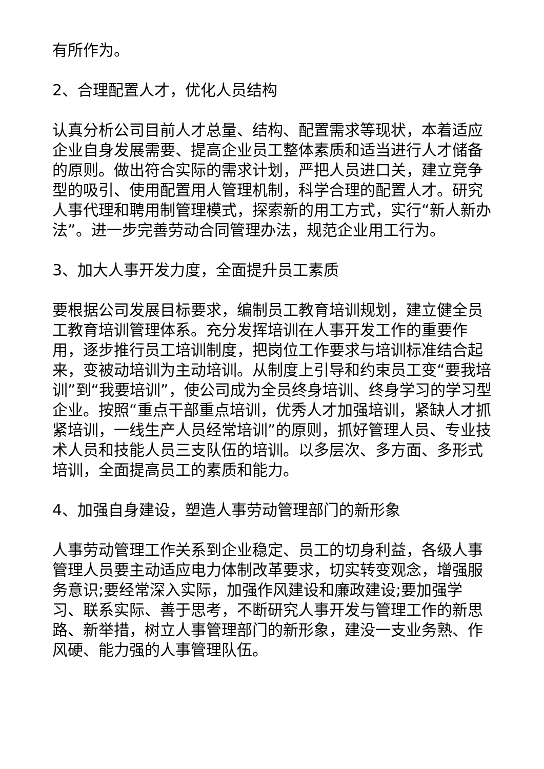有所作为。
2、合理配置人才，优化人员结构
认真分析公司目前人才总量、结构、配置需求等现状，本着适应企业自身发展需要、提高企业员工整体素质和适当进行人才储备的原则。做出符合实际的需求计划，严把人员进口关，建立竞争型的吸引、使用配置用人管理机制，科学合理的配置人才。研究人事代理和聘用制管理模式，探索新的用工方式，实行“新人新办法”。进一步完善劳动合同管理办法，规范企业用工行为。
3、加大人事开发力度，全面提升员工素质
要根据公司发展目标要求，编制员工教育培训规划，建立健全员工教育培训管理体系。充分发挥培训在人事开发工作的重要作用，逐步推行员工培训制度，把岗位工作要求与培训标准结合起来，变被动培训为主动培训。从制度上引导和约束员工变“要我培训”到“我要培训”，使公司成为全员终身培训、终身学习的学习型企业。按照“重点干部重点培训，优秀人才加强培训，紧缺人才抓紧培训，一线生产人员经常培训”的原则，抓好管理人员、专业技术人员和技能人员三支队伍的培训。以多层次、多方面、多形式培训，全面提高员工的素质和能力。
4、加强自身建设，塑造人事劳动管理部门的新形象
人事劳动管理工作关系到企业稳定、员工的切身利益，各级人事管理人员要主动适应电力体制改革要求，切实转变观念，增强服务意识;要经常深入实际，加强作风建设和廉政建设;要加强学习、联系实际、善于思考，不断研究人事开发与管理工作的新思路、新举措，树立人事管理部门的新形象，建没一支业务熟、作风硬、能力强的人事管理队伍。